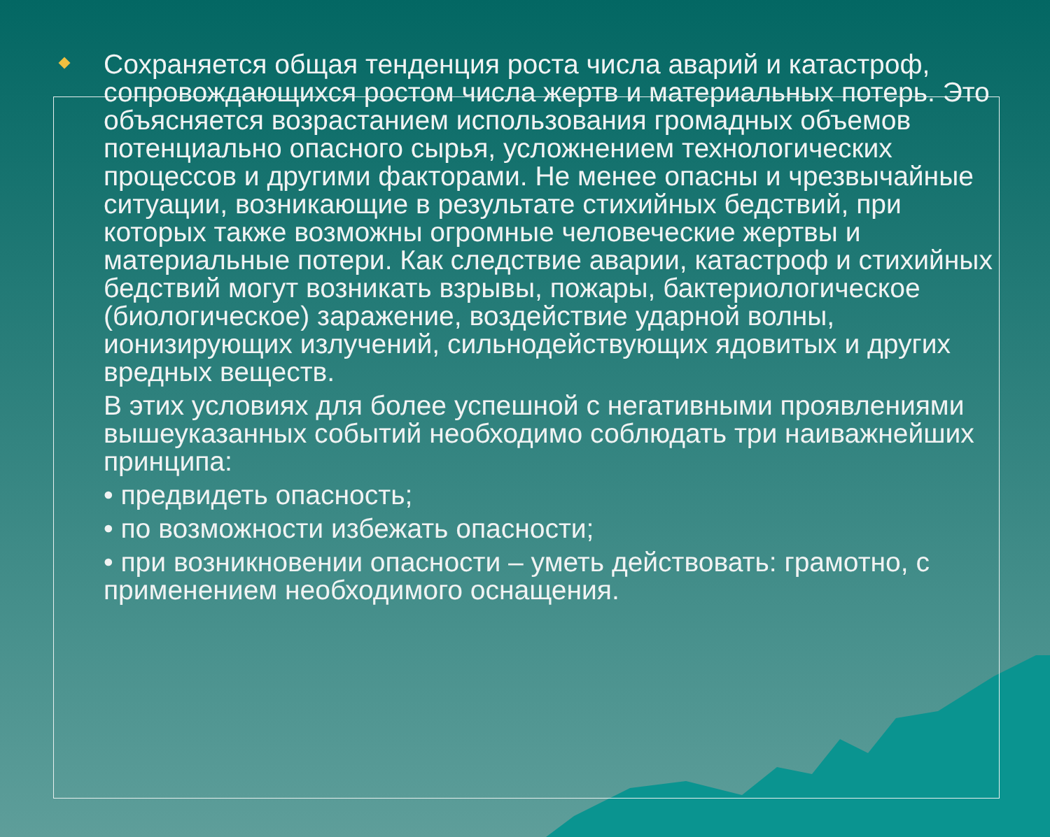Сохраняется общая тенденция роста числа аварий и катастроф, сопровождающихся ростом числа жертв и материальных потерь. Это объясняется возрастанием использования громадных объемов потенциально опасного сырья, усложнением технологических процессов и другими факторами. Не менее опасны и чрезвычайные ситуации, возникающие в результате стихийных бедствий, при которых также возможны огромные человеческие жертвы и материальные потери. Как следствие аварии, катастроф и стихийных бедствий могут возникать взрывы, пожары, бактериологическое (биологическое) заражение, воздействие ударной волны, ионизирующих излучений, сильнодействующих ядовитых и других вредных веществ.
В этих условиях для более успешной с негативными проявлениями вышеуказанных событий необходимо соблюдать три наиважнейших принципа:
• предвидеть опасность;
• по возможности избежать опасности;
• при возникновении опасности – уметь действовать: грамотно, с применением необходимого оснащения.